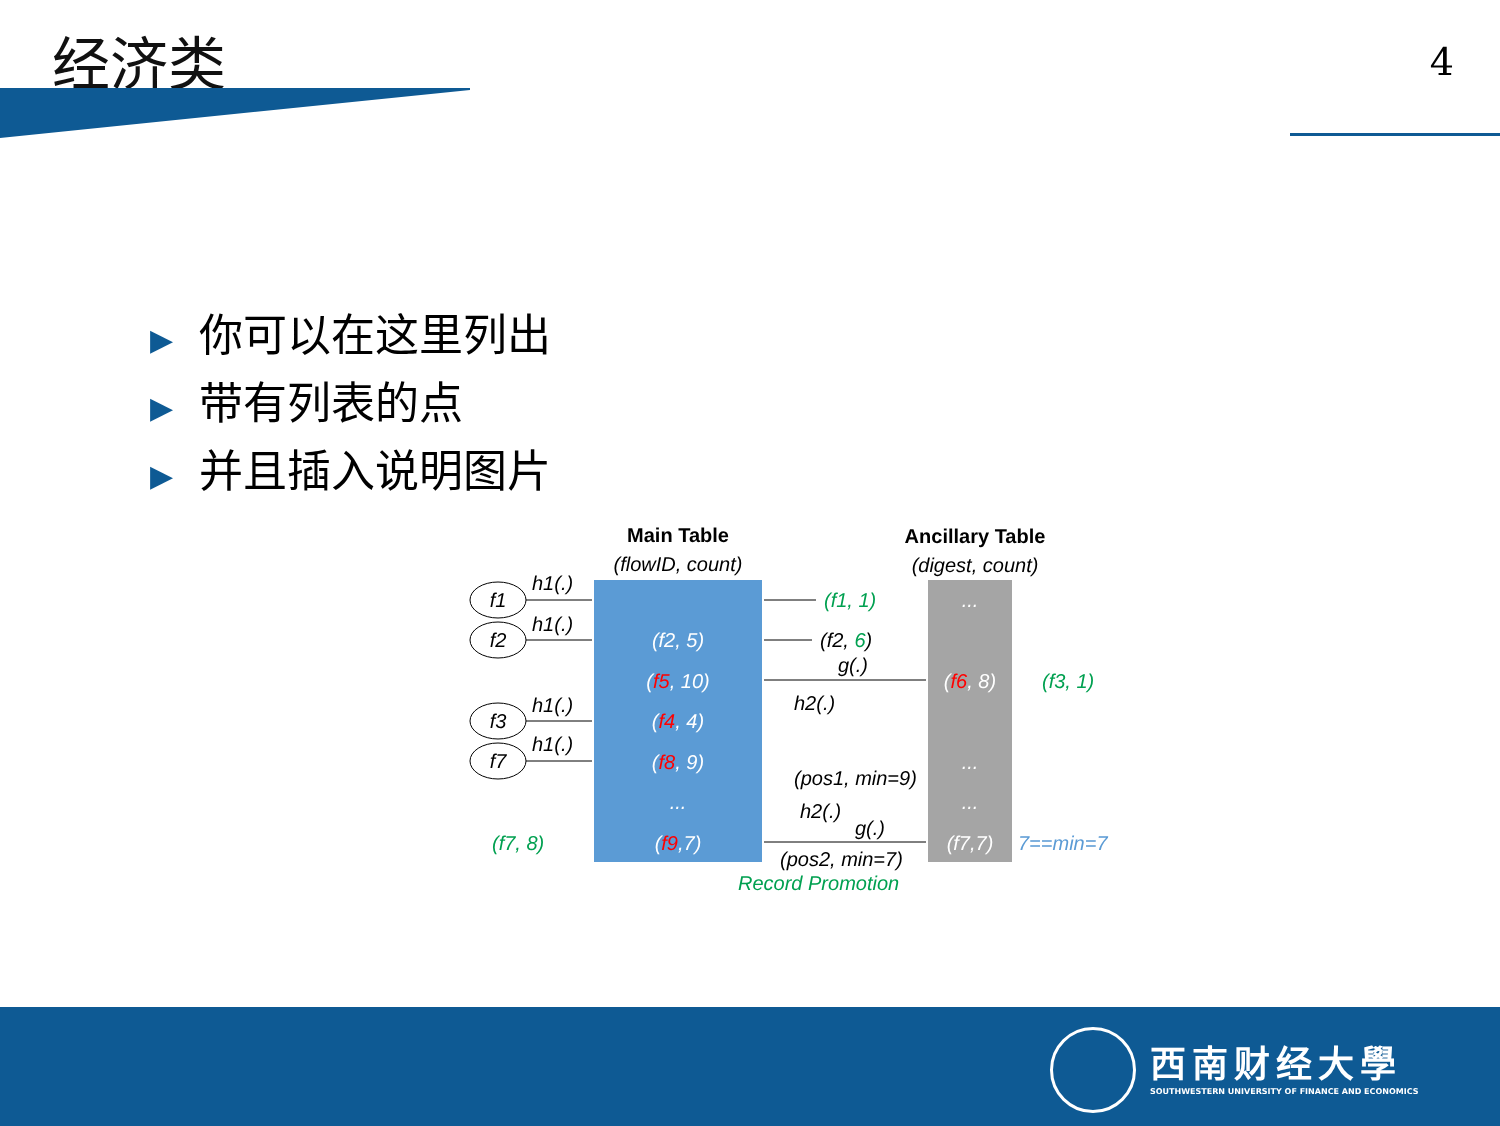经济类 4
▶ 你可以在这里列出
▶ 带有列表的点
▶ 并且插入说明图片
Main Table
(flowID, count)
Ancillary Table
(digest, count)
(f2, 5)
(f5, 10)
(f4, 4)
(f8, 9)
...
(f9,7)
...
(f6, 8)
...
...
(f7,7)
f1
f2
f3
f7
h1(.)
h1(.)
h1(.)
h1(.)
(f1, 1)
(f3, 1)
(f7, 8)
Record Promotion
(f2, 6)
g(.)
h2(.)
(pos1, min=9)
h2(.)
g(.)
(pos2, min=7)
7==min=7
西南财经大學
SOUTHWESTERN UNIVERSITY OF FINANCE AND ECONOMICS